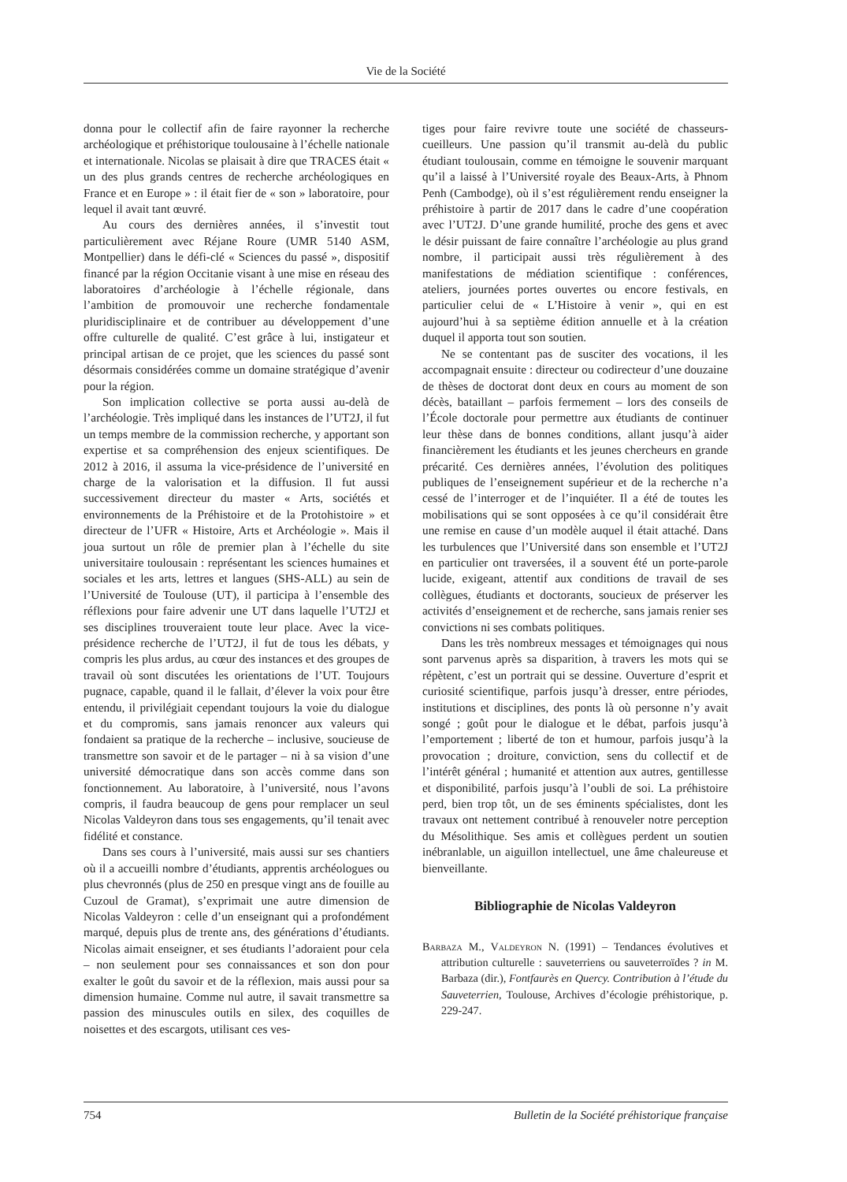Vie de la Société
donna pour le collectif afin de faire rayonner la recherche archéologique et préhistorique toulousaine à l’échelle nationale et internationale. Nicolas se plaisait à dire que TRACES était « un des plus grands centres de recherche archéologiques en France et en Europe » : il était fier de « son » laboratoire, pour lequel il avait tant œuvré.
Au cours des dernières années, il s’investit tout particulièrement avec Réjane Roure (UMR 5140 ASM, Montpellier) dans le défi-clé « Sciences du passé », dispositif financé par la région Occitanie visant à une mise en réseau des laboratoires d’archéologie à l’échelle régionale, dans l’ambition de promouvoir une recherche fondamentale pluridisciplinaire et de contribuer au développement d’une offre culturelle de qualité. C’est grâce à lui, instigateur et principal artisan de ce projet, que les sciences du passé sont désormais considérées comme un domaine stratégique d’avenir pour la région.
Son implication collective se porta aussi au-delà de l’archéologie. Très impliqué dans les instances de l’UT2J, il fut un temps membre de la commission recherche, y apportant son expertise et sa compréhension des enjeux scientifiques. De 2012 à 2016, il assuma la vice-présidence de l’université en charge de la valorisation et la diffusion. Il fut aussi successivement directeur du master « Arts, sociétés et environnements de la Préhistoire et de la Protohistoire » et directeur de l’UFR « Histoire, Arts et Archéologie ». Mais il joua surtout un rôle de premier plan à l’échelle du site universitaire toulousain : représentant les sciences humaines et sociales et les arts, lettres et langues (SHS-ALL) au sein de l’Université de Toulouse (UT), il participa à l’ensemble des réflexions pour faire advenir une UT dans laquelle l’UT2J et ses disciplines trouveraient toute leur place. Avec la vice-présidence recherche de l’UT2J, il fut de tous les débats, y compris les plus ardus, au cœur des instances et des groupes de travail où sont discutées les orientations de l’UT. Toujours pugnace, capable, quand il le fallait, d’élever la voix pour être entendu, il privilégiait cependant toujours la voie du dialogue et du compromis, sans jamais renoncer aux valeurs qui fondaient sa pratique de la recherche – inclusive, soucieuse de transmettre son savoir et de le partager – ni à sa vision d’une université démocratique dans son accès comme dans son fonctionnement. Au laboratoire, à l’université, nous l’avons compris, il faudra beaucoup de gens pour remplacer un seul Nicolas Valdeyron dans tous ses engagements, qu’il tenait avec fidélité et constance.
Dans ses cours à l’université, mais aussi sur ses chantiers où il a accueilli nombre d’étudiants, apprentis archéologues ou plus chevronnés (plus de 250 en presque vingt ans de fouille au Cuzoul de Gramat), s’exprimait une autre dimension de Nicolas Valdeyron : celle d’un enseignant qui a profondément marqué, depuis plus de trente ans, des générations d’étudiants. Nicolas aimait enseigner, et ses étudiants l’adoraient pour cela – non seulement pour ses connaissances et son don pour exalter le goût du savoir et de la réflexion, mais aussi pour sa dimension humaine. Comme nul autre, il savait transmettre sa passion des minuscules outils en silex, des coquilles de noisettes et des escargots, utilisant ces ves-
tiges pour faire revivre toute une société de chasseurs-cueilleurs. Une passion qu’il transmit au-delà du public étudiant toulousain, comme en témoigne le souvenir marquant qu’il a laissé à l’Université royale des Beaux-Arts, à Phnom Penh (Cambodge), où il s’est régulièrement rendu enseigner la préhistoire à partir de 2017 dans le cadre d’une coopération avec l’UT2J. D’une grande humilité, proche des gens et avec le désir puissant de faire connaître l’archéologie au plus grand nombre, il participait aussi très régulièrement à des manifestations de médiation scientifique : conférences, ateliers, journées portes ouvertes ou encore festivals, en particulier celui de « L’Histoire à venir », qui en est aujourd’hui à sa septième édition annuelle et à la création duquel il apporta tout son soutien.
Ne se contentant pas de susciter des vocations, il les accompagnait ensuite : directeur ou codirecteur d’une douzaine de thèses de doctorat dont deux en cours au moment de son décès, bataillant – parfois fermement – lors des conseils de l’École doctorale pour permettre aux étudiants de continuer leur thèse dans de bonnes conditions, allant jusqu’à aider financièrement les étudiants et les jeunes chercheurs en grande précarité. Ces dernières années, l’évolution des politiques publiques de l’enseignement supérieur et de la recherche n’a cessé de l’interroger et de l’inquiéter. Il a été de toutes les mobilisations qui se sont opposées à ce qu’il considérait être une remise en cause d’un modèle auquel il était attaché. Dans les turbulences que l’Université dans son ensemble et l’UT2J en particulier ont traversées, il a souvent été un porte-parole lucide, exigeant, attentif aux conditions de travail de ses collègues, étudiants et doctorants, soucieux de préserver les activités d’enseignement et de recherche, sans jamais renier ses convictions ni ses combats politiques.
Dans les très nombreux messages et témoignages qui nous sont parvenus après sa disparition, à travers les mots qui se répètent, c’est un portrait qui se dessine. Ouverture d’esprit et curiosité scientifique, parfois jusqu’à dresser, entre périodes, institutions et disciplines, des ponts là où personne n’y avait songé ; goût pour le dialogue et le débat, parfois jusqu’à l’emportement ; liberté de ton et humour, parfois jusqu’à la provocation ; droiture, conviction, sens du collectif et de l’intérêt général ; humanité et attention aux autres, gentillesse et disponibilité, parfois jusqu’à l’oubli de soi. La préhistoire perd, bien trop tôt, un de ses éminents spécialistes, dont les travaux ont nettement contribué à renouveler notre perception du Mésolithique. Ses amis et collègues perdent un soutien inébranlable, un aiguillon intellectuel, une âme chaleureuse et bienveillante.
Bibliographie de Nicolas Valdeyron
Barbaza M., Valdeyron N. (1991) – Tendances évolutives et attribution culturelle : sauveterriens ou sauveterroïdes ? in M. Barbaza (dir.), Fontfaurès en Quercy. Contribution à l’étude du Sauveterrien, Toulouse, Archives d’écologie préhistorique, p. 229-247.
754 Bulletin de la Société préhistorique française